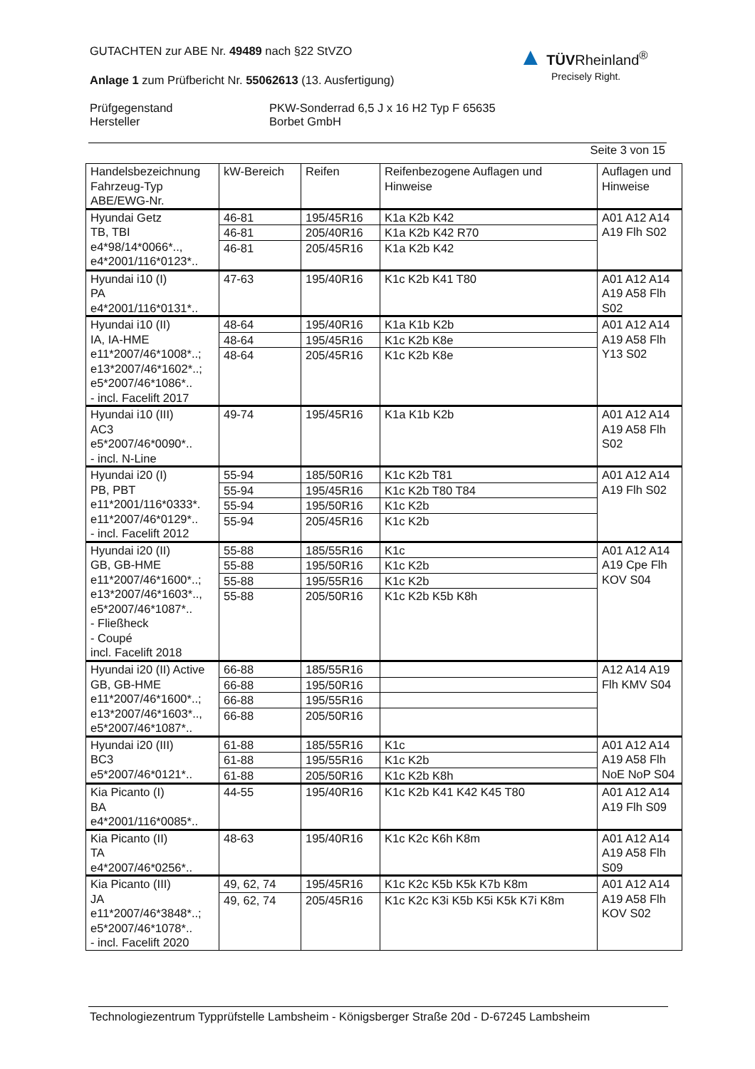GUTACHTEN zur ABE Nr. 49489 nach §22 StVZO
Anlage 1 zum Prüfbericht Nr. 55062613 (13. Ausfertigung)
Prüfgegenstand
Hersteller
PKW-Sonderrad 6,5 J x 16 H2 Typ F 65635
Borbet GmbH
Seite 3 von 15
▲ TÜVRheinland<sup>®</sup>
Precisely Right.
| Handelsbezeichnung Fahrzeug-Typ ABE/EWG-Nr. | kW-Bereich | Reifen | Reifenbezogene Auflagen und Hinweise | Auflagen und Hinweise |
| --- | --- | --- | --- | --- |
| Hyundai Getz TB, TBI e4*98/14*0066*.., e4*2001/116*0123*.. | 46-81 | 195/45R16 | K1a K2b K42 | A01 A12 A14 A19 Flh S02 |
| | 46-81 | 205/40R16 | K1a K2b K42 R70 | |
| | 46-81 | 205/45R16 | K1a K2b K42 | |
| Hyundai i10 (I) PA e4*2001/116*0131*.. | 47-63 | 195/40R16 | K1c K2b K41 T80 | A01 A12 A14 A19 A58 Flh S02 |
| Hyundai i10 (II) IA, IA-HME e11*2007/46*1008*..; e13*2007/46*1602*..; e5*2007/46*1086*.. - incl. Facelift 2017 | 48-64 | 195/40R16 | K1a K1b K2b | A01 A12 A14 A19 A58 Flh Y13 S02 |
| | 48-64 | 195/45R16 | K1c K2b K8e | |
| | 48-64 | 205/45R16 | K1c K2b K8e | |
| Hyundai i10 (III) AC3 e5*2007/46*0090*.. - incl. N-Line | 49-74 | 195/45R16 | K1a K1b K2b | A01 A12 A14 A19 A58 Flh S02 |
| Hyundai i20 (I) PB, PBT e11*2001/116*0333*. e11*2007/46*0129*.. - incl. Facelift 2012 | 55-94 | 185/50R16 | K1c K2b T81 | A01 A12 A14 A19 Flh S02 |
| | 55-94 | 195/45R16 | K1c K2b T80 T84 | |
| | 55-94 | 195/50R16 | K1c K2b | |
| | 55-94 | 205/45R16 | K1c K2b | |
| Hyundai i20 (II) GB, GB-HME e11*2007/46*1600*..; e13*2007/46*1603*.., e5*2007/46*1087*.. - Fließheck - Coupé incl. Facelift 2018 | 55-88 | 185/55R16 | K1c | A01 A12 A14 A19 Cpe Flh KOV S04 |
| | 55-88 | 195/50R16 | K1c K2b | |
| | 55-88 | 195/55R16 | K1c K2b | |
| | 55-88 | 205/50R16 | K1c K2b K5b K8h | |
| Hyundai i20 (II) Active GB, GB-HME e11*2007/46*1600*..; e13*2007/46*1603*.., e5*2007/46*1087*.. | 66-88 | 185/55R16 | | A12 A14 A19 Flh KMV S04 |
| | 66-88 | 195/50R16 | | |
| | 66-88 | 195/55R16 | | |
| | 66-88 | 205/50R16 | | |
| Hyundai i20 (III) BC3 e5*2007/46*0121*.. | 61-88 | 185/55R16 | K1c | A01 A12 A14 A19 A58 Flh NoE NoP S04 |
| | 61-88 | 195/55R16 | K1c K2b | |
| | 61-88 | 205/50R16 | K1c K2b K8h | |
| Kia Picanto (I) BA e4*2001/116*0085*.. | 44-55 | 195/40R16 | K1c K2b K41 K42 K45 T80 | A01 A12 A14 A19 Flh S09 |
| Kia Picanto (II) TA e4*2007/46*0256*.. | 48-63 | 195/40R16 | K1c K2c K6h K8m | A01 A12 A14 A19 A58 Flh S09 |
| Kia Picanto (III) JA e11*2007/46*3848*..; e5*2007/46*1078*.. - incl. Facelift 2020 | 49, 62, 74 | 195/45R16 | K1c K2c K5b K5k K7b K8m | A01 A12 A14 A19 A58 Flh KOV S02 |
| | 49, 62, 74 | 205/45R16 | K1c K2c K3i K5b K5i K5k K7i K8m | |
Technologiezentrum Typprüfstelle Lambsheim - Königsberger Straße 20d - D-67245 Lambsheim